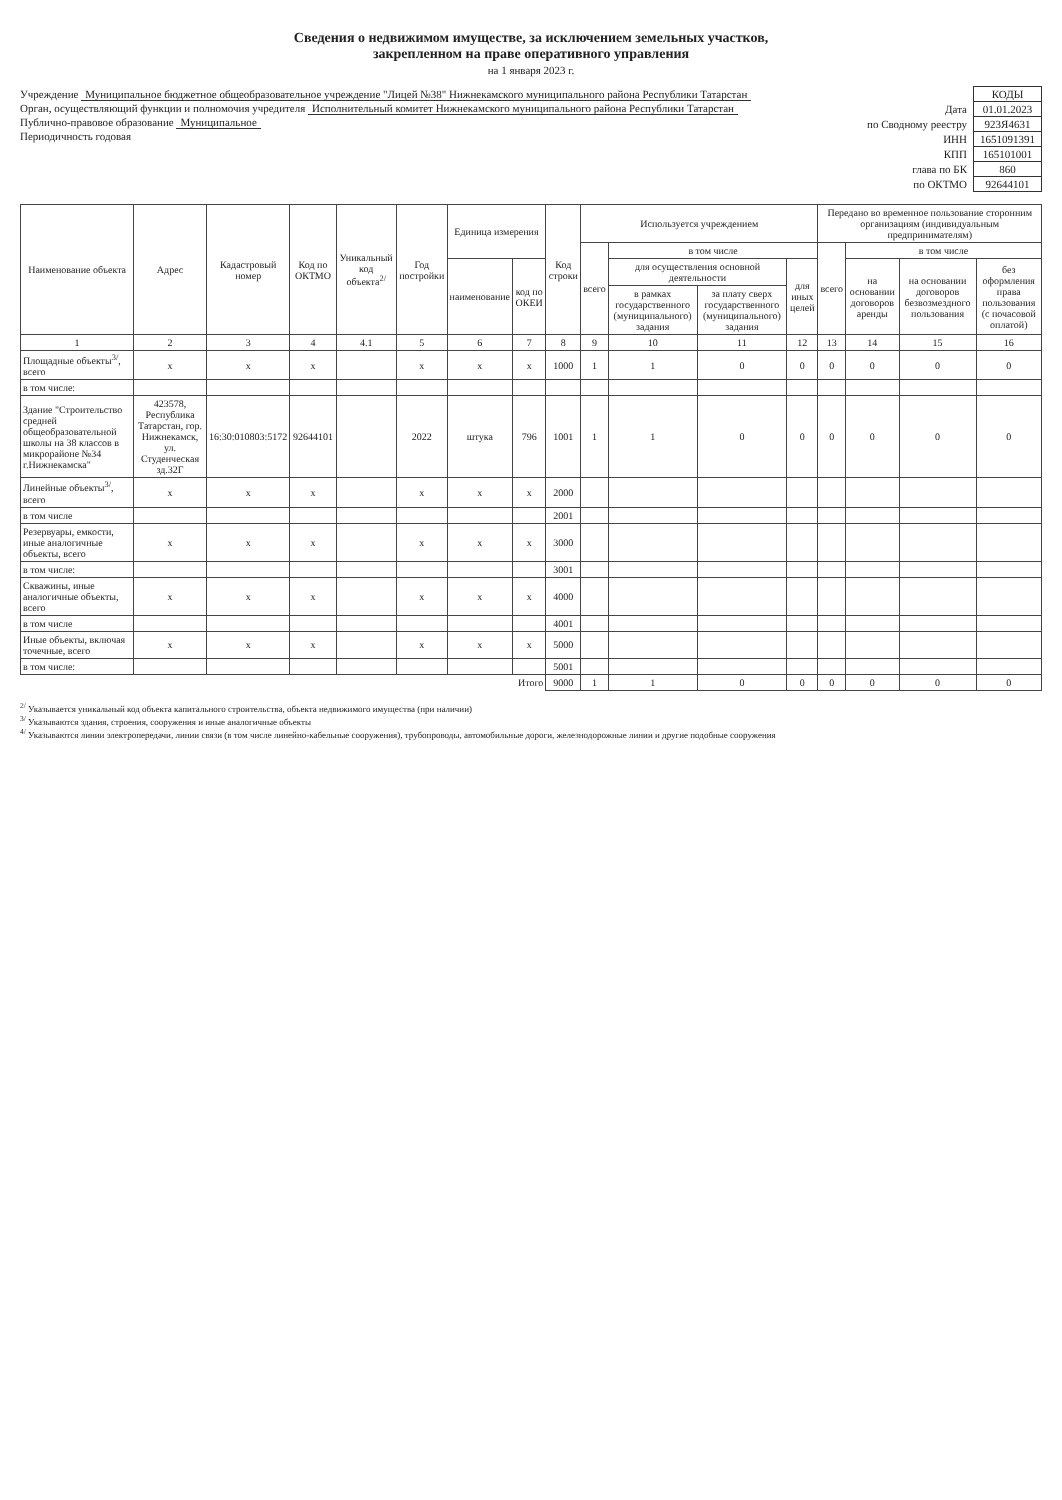Сведения о недвижимом имуществе, за исключением земельных участков,
закрепленном на праве оперативного управления
на 1 января 2023 г.
Учреждение Муниципальное бюджетное общеобразовательное учреждение "Лицей №38" Нижнекамского муниципального района Республики Татарстан
Орган, осуществляющий функции и полномочия учредителя Исполнительный комитет Нижнекамского муниципального района Республики Татарстан
Публично-правовое образование Муниципальное
Периодичность годовая
| | КОДЫ |
| Дата | 01.01.2023 |
| по Сводному реестру | 923Я4631 |
| ИНН | 1651091391 |
| КПП | 165101001 |
| глава по БК | 860 |
| по ОКТМО | 92644101 |
| Наименование объекта | Адрес | Кадастровый номер | Код по ОКТМО | Уникальный код объекта<sup>2/</sup> | Год постройки | Единица измерения | | Код строки | Используется учреждением | | | | Передано во временное пользование сторонним организациям (индивидуальным предпринимателям) | | | |
| --- | --- | --- | --- | --- | --- | --- | --- | --- | --- | --- | --- | --- | --- | --- | --- | --- |
| | | | | | | | | | всего | в том числе | | | всего | в том числе | | |
| | | | | | | наименование | код по ОКЕИ | | | для осуществления основной деятельности | | для иных целей | | на основании договоров аренды | на основании договоров безвозмездного пользования | без оформления права пользования (с почасовой оплатой) |
| | | | | | | | | | | в рамках государственного (муниципального) задания | за плату сверх государственного (муниципального) задания | | | | | |
| 1 | 2 | 3 | 4 | 4.1 | 5 | 6 | 7 | 8 | 9 | 10 | 11 | 12 | 13 | 14 | 15 | 16 |
| Площадные объекты<sup>3/</sup>, всего | x | x | x | | x | x | x | 1000 | 1 | 1 | 0 | 0 | 0 | 0 | 0 | 0 |
| в том числе: | | | | | | | | | | | | | | | | |
| Здание "Строительство средней общеобразовательной школы на 38 классов в микрорайоне №34 г.Нижнекамска" | 423578, Республика Татарстан, гор. Нижнекамск, ул. Студенческая зд.32Г | 16:30:010803:5172 | 92644101 | | 2022 | штука | 796 | 1001 | 1 | 1 | 0 | 0 | 0 | 0 | 0 | 0 |
| Линейные объекты<sup>3/</sup>, всего | x | x | x | | x | x | x | 2000 | | | | | | | | |
| в том числе | | | | | | | | 2001 | | | | | | | | |
| Резервуары, емкости, иные аналогичные объекты, всего | x | x | x | | x | x | x | 3000 | | | | | | | | |
| в том числе: | | | | | | | | 3001 | | | | | | | | |
| Скважины, иные аналогичные объекты, всего | x | x | x | | x | x | x | 4000 | | | | | | | | |
| в том числе | | | | | | | | 4001 | | | | | | | | |
| Иные объекты, включая точечные, всего | x | x | x | | x | x | x | 5000 | | | | | | | | |
| в том числе: | | | | | | | | 5001 | | | | | | | | |
| Итого | | | | | | | | 9000 | 1 | 1 | 0 | 0 | 0 | 0 | 0 | 0 |
<sup>2/</sup> Указывается уникальный код объекта капитального строительства, объекта недвижимого имущества (при наличии)
<sup>3/</sup> Указываются здания, строения, сооружения и иные аналогичные объекты
<sup>4/</sup> Указываются линии электропередачи, линии связи (в том числе линейно-кабельные сооружения), трубопроводы, автомобильные дороги, железнодорожные линии и другие подобные сооружения